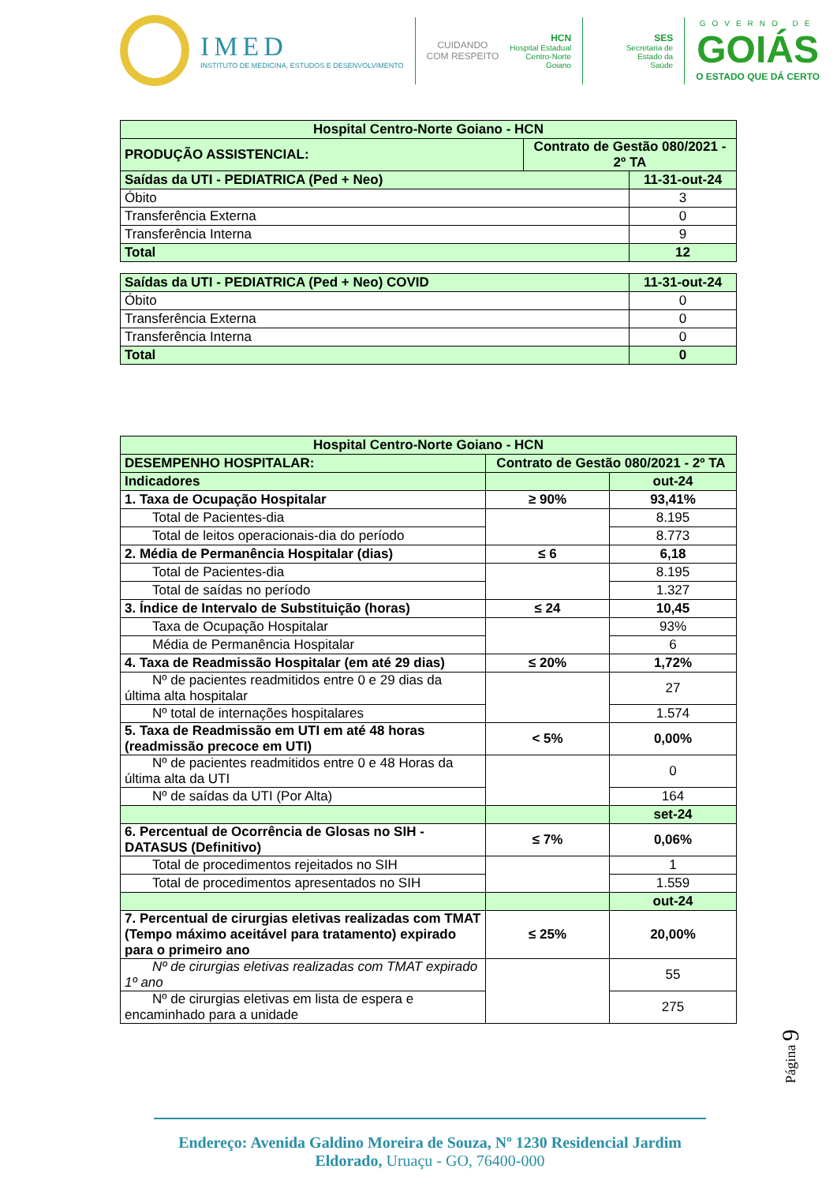IMED
INSTITUTO DE MEDICINA, ESTUDOS E DESENVOLVIMENTO
CUIDANDO
COM RESPEITO
HCN
Hospital Estadual
Centro-Norte
Goiano
SES
Secretaria de
Estado da
Saúde
GOVERNO DE
GOIÁS
O ESTADO QUE DÁ CERTO
| Hospital Centro-Norte Goiano - HCN | | |
| PRODUÇÃO ASSISTENCIAL: | Contrato de Gestão 080/2021 - 2º TA | |
| Saídas da UTI - PEDIATRICA (Ped + Neo) | | 11-31-out-24 |
| Óbito | | 3 |
| Transferência Externa | | 0 |
| Transferência Interna | | 9 |
| Total | | 12 |
| Saídas da UTI - PEDIATRICA (Ped + Neo) COVID | 11-31-out-24 |
| Óbito | 0 |
| Transferência Externa | 0 |
| Transferência Interna | 0 |
| Total | 0 |
| Hospital Centro-Norte Goiano - HCN | | |
| DESEMPENHO HOSPITALAR: | Contrato de Gestão 080/2021 - 2º TA | |
| Indicadores | | out-24 |
| 1. Taxa de Ocupação Hospitalar | ≥ 90% | 93,41% |
| Total de Pacientes-dia | | 8.195 |
| Total de leitos operacionais-dia do período | | 8.773 |
| 2. Média de Permanência Hospitalar (dias) | ≤ 6 | 6,18 |
| Total de Pacientes-dia | | 8.195 |
| Total de saídas no período | | 1.327 |
| 3. Índice de Intervalo de Substituição (horas) | ≤ 24 | 10,45 |
| Taxa de Ocupação Hospitalar | | 93% |
| Média de Permanência Hospitalar | | 6 |
| 4. Taxa de Readmissão Hospitalar (em até 29 dias) | ≤ 20% | 1,72% |
| Nº de pacientes readmitidos entre 0 e 29 dias da última alta hospitalar | | 27 |
| Nº total de internações hospitalares | | 1.574 |
| 5. Taxa de Readmissão em UTI em até 48 horas (readmissão precoce em UTI) | < 5% | 0,00% |
| Nº de pacientes readmitidos entre 0 e 48 Horas da última alta da UTI | | 0 |
| Nº de saídas da UTI (Por Alta) | | 164 |
| | | set-24 |
| 6. Percentual de Ocorrência de Glosas no SIH - DATASUS (Definitivo) | ≤ 7% | 0,06% |
| Total de procedimentos rejeitados no SIH | | 1 |
| Total de procedimentos apresentados no SIH | | 1.559 |
| | | out-24 |
| 7. Percentual de cirurgias eletivas realizadas com TMAT (Tempo máximo aceitável para tratamento) expirado para o primeiro ano | ≤ 25% | 20,00% |
| Nº de cirurgias eletivas realizadas com TMAT expirado 1º ano | | 55 |
| Nº de cirurgias eletivas em lista de espera e encaminhado para a unidade | | 275 |
Página 9
Endereço: Avenida Galdino Moreira de Souza, Nº 1230 Residencial Jardim Eldorado, Uruaçu - GO, 76400-000